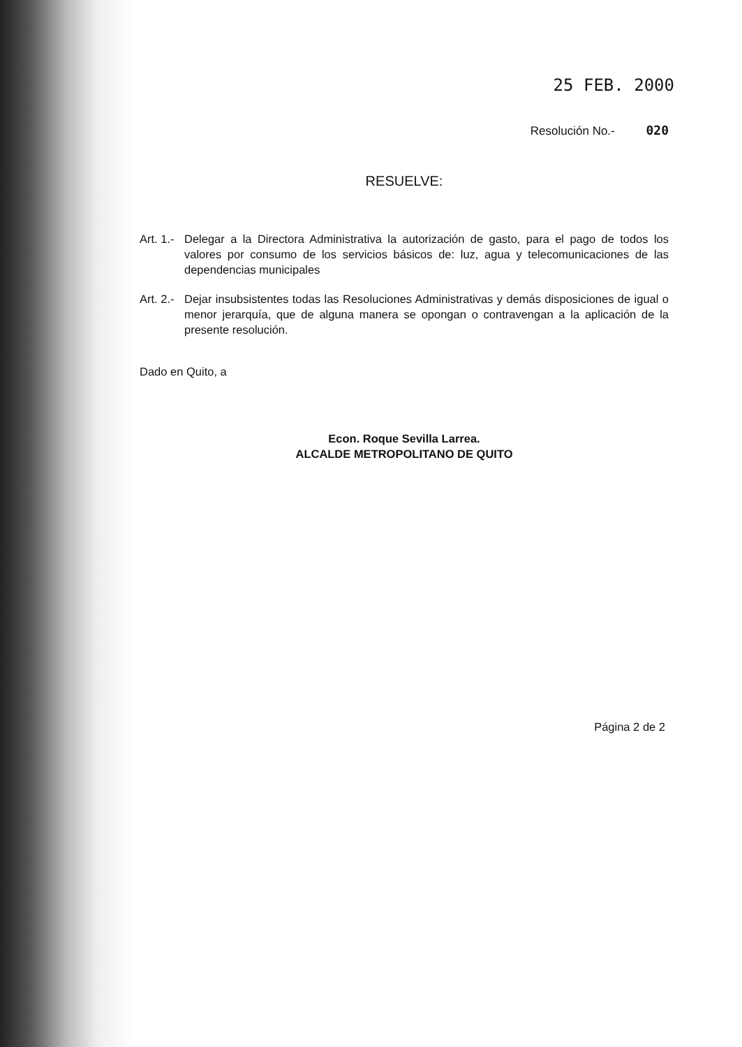25 FEB. 2000
Resolución No.- 020
RESUELVE:
Art. 1.-
Delegar a la Directora Administrativa la autorización de gasto, para el pago de todos los valores por consumo de los servicios básicos de: luz, agua y telecomunicaciones de las dependencias municipales
Art. 2.-
Dejar insubsistentes todas las Resoluciones Administrativas y demás disposiciones de igual o menor jerarquía, que de alguna manera se opongan o contravengan a la aplicación de la presente resolución.
Dado en Quito, a
Econ. Roque Sevilla Larrea.
ALCALDE METROPOLITANO DE QUITO
Página 2 de 2